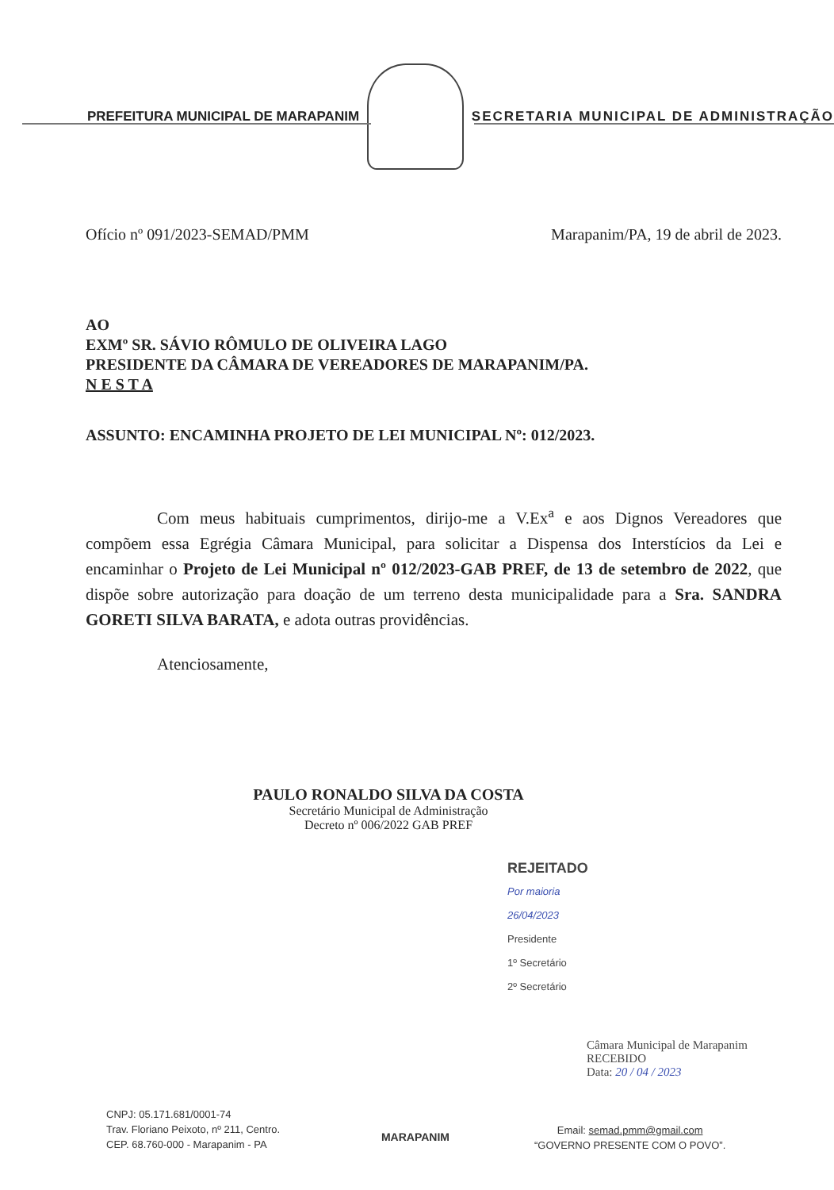PREFEITURA MUNICIPAL DE MARAPANIM SECRETARIA MUNICIPAL DE ADMINISTRAÇÃO
Ofício nº 091/2023-SEMAD/PMM Marapanim/PA, 19 de abril de 2023.
AO
EXMº SR. SÁVIO RÔMULO DE OLIVEIRA LAGO
PRESIDENTE DA CÂMARA DE VEREADORES DE MARAPANIM/PA.
N E S T A
ASSUNTO: ENCAMINHA PROJETO DE LEI MUNICIPAL Nº: 012/2023.
Com meus habituais cumprimentos, dirijo-me a V.Ex<sup>a</sup> e aos Dignos Vereadores que compõem essa Egrégia Câmara Municipal, para solicitar a Dispensa dos Interstícios da Lei e encaminhar o Projeto de Lei Municipal nº 012/2023-GAB PREF, de 13 de setembro de 2022, que dispõe sobre autorização para doação de um terreno desta municipalidade para a Sra. SANDRA GORETI SILVA BARATA, e adota outras providências.
Atenciosamente,
PAULO RONALDO SILVA DA COSTA
Secretário Municipal de Administração
Decreto nº 006/2022 GAB PREF
REJEITADO
Por maioria
26/04/2023
Presidente
1º Secretário
2º Secretário
Câmara Municipal de Marapanim
RECEBIDO
Data: 20 / 04 / 2023
CNPJ: 05.171.681/0001-74
Trav. Floriano Peixoto, nº 211, Centro.
CEP. 68.760-000 - Marapanim - PA
MARAPANIM
Email: semad.pmm@gmail.com
“GOVERNO PRESENTE COM O POVO”.